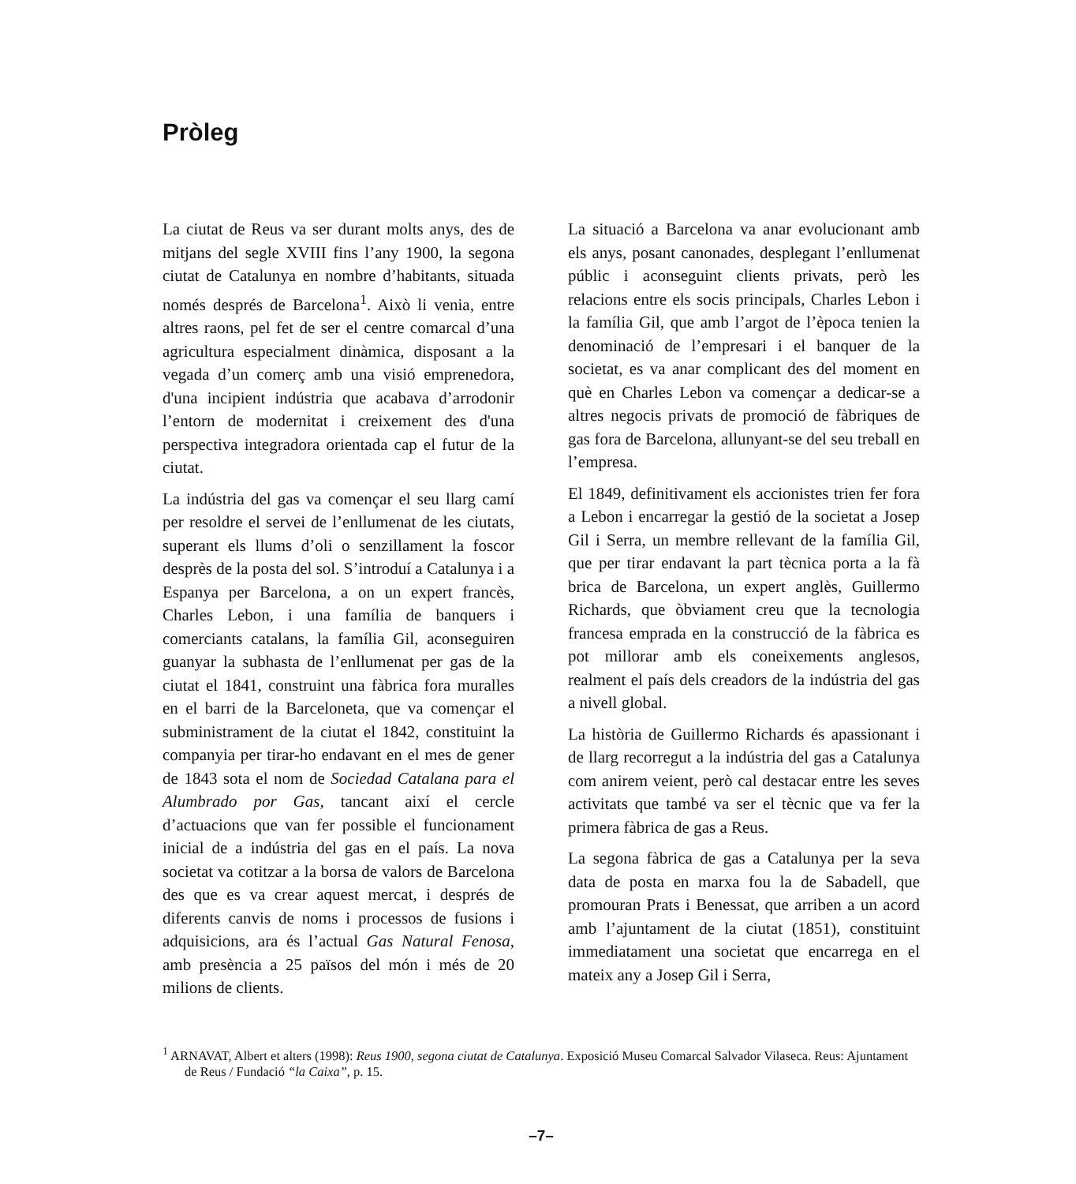Pròleg
La ciutat de Reus va ser durant molts anys, des de mitjans del segle XVIII fins l’any 1900, la segona ciutat de Catalunya en nombre d’habitants, situada només després de Barcelona<sup>1</sup>. Això li venia, entre altres raons, pel fet de ser el centre comarcal d’una agricultura especialment dinàmica, disposant a la vegada d’un comerç amb una visió emprenedora, d'una incipient indústria que acabava d’arrodonir l’entorn de modernitat i creixement des d'una perspectiva integradora orientada cap el futur de la ciutat.
La indústria del gas va començar el seu llarg camí per resoldre el servei de l’enllumenat de les ciutats, superant els llums d’oli o senzillament la foscor desprès de la posta del sol. S’introduí a Catalunya i a Espanya per Barcelona, a on un expert francès, Charles Lebon, i una família de banquers i comerciants catalans, la família Gil, aconseguiren guanyar la subhasta de l’enllumenat per gas de la ciutat el 1841, construint una fàbrica fora muralles en el barri de la Barceloneta, que va començar el subministrament de la ciutat el 1842, constituint la companyia per tirar-ho endavant en el mes de gener de 1843 sota el nom de Sociedad Catalana para el Alumbrado por Gas, tancant així el cercle d’actuacions que van fer possible el funcionament inicial de a indústria del gas en el país. La nova societat va cotitzar a la borsa de valors de Barcelona des que es va crear aquest mercat, i després de diferents canvis de noms i processos de fusions i adquisicions, ara és l’actual Gas Natural Fenosa, amb presència a 25 països del món i més de 20 milions de clients.
La situació a Barcelona va anar evolucionant amb els anys, posant canonades, desplegant l’enllumenat públic i aconseguint clients privats, però les relacions entre els socis principals, Charles Lebon i la família Gil, que amb l’argot de l’època tenien la denominació de l’empresari i el banquer de la societat, es va anar complicant des del moment en què en Charles Lebon va començar a dedicar-se a altres negocis privats de promoció de fàbriques de gas fora de Barcelona, allunyant-se del seu treball en l’empresa.
El 1849, definitivament els accionistes trien fer fora a Lebon i encarregar la gestió de la societat a Josep Gil i Serra, un membre rellevant de la família Gil, que per tirar endavant la part tècnica porta a la fà brica de Barcelona, un expert anglès, Guillermo Richards, que òbviament creu que la tecnologia francesa emprada en la construcció de la fàbrica es pot millorar amb els coneixements anglesos, realment el país dels creadors de la indústria del gas a nivell global.
La història de Guillermo Richards és apassionant i de llarg recorregut a la indústria del gas a Catalunya com anirem veient, però cal destacar entre les seves activitats que també va ser el tècnic que va fer la primera fàbrica de gas a Reus.
La segona fàbrica de gas a Catalunya per la seva data de posta en marxa fou la de Sabadell, que promouran Prats i Benessat, que arriben a un acord amb l’ajuntament de la ciutat (1851), constituint immediatament una societat que encarrega en el mateix any a Josep Gil i Serra,
<sup>1</sup> ARNAVAT, Albert et alters (1998): Reus 1900, segona ciutat de Catalunya. Exposició Museu Comarcal Salvador Vilaseca. Reus: Ajuntament de Reus / Fundació “la Caixa”, p. 15.
–7–